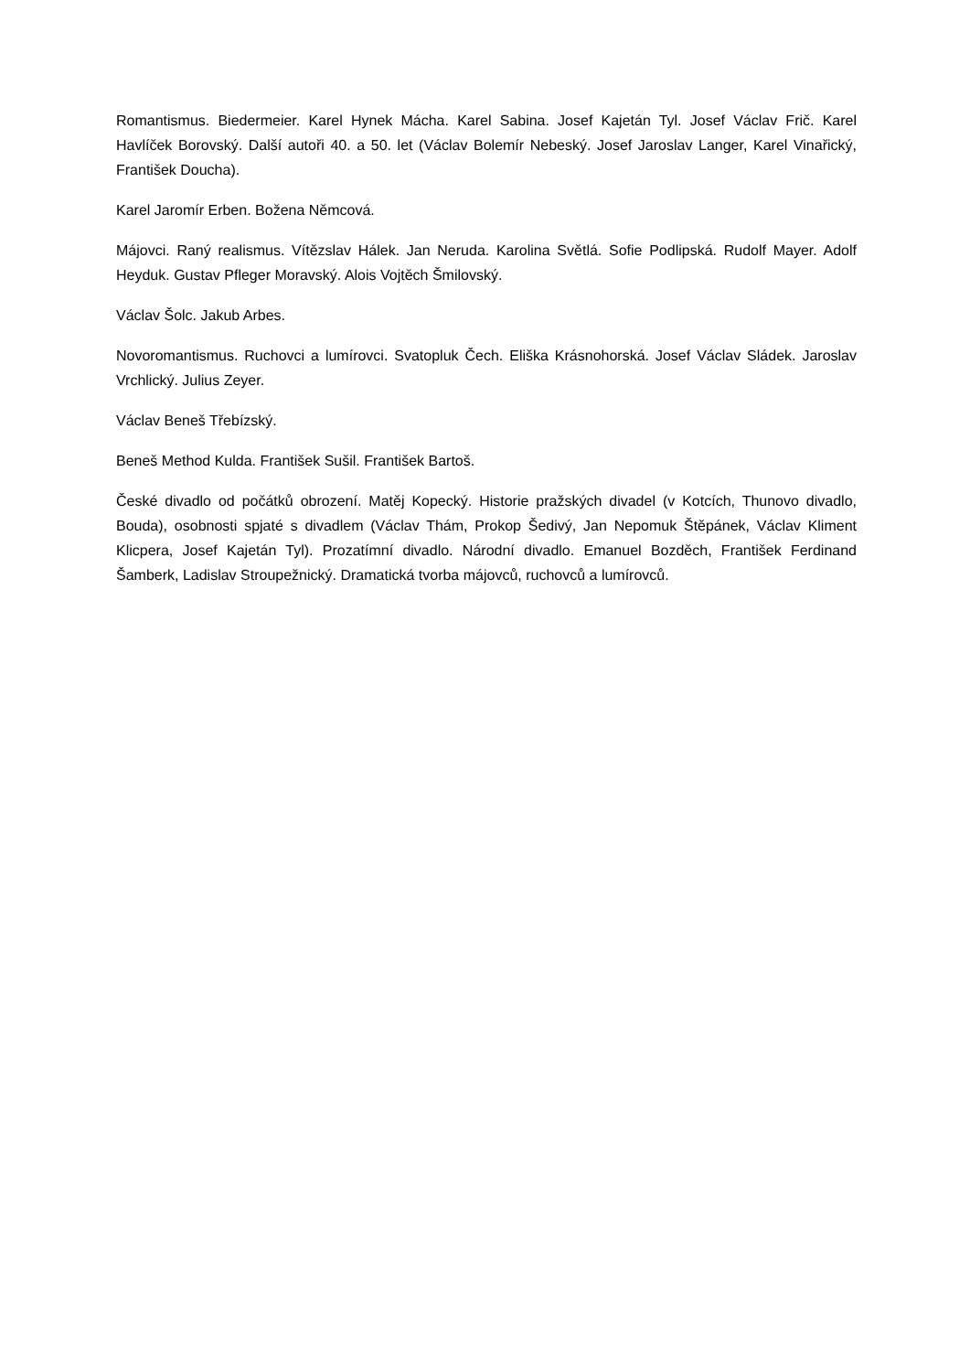Romantismus. Biedermeier. Karel Hynek Mácha. Karel Sabina. Josef Kajetán Tyl. Josef Václav Frič. Karel Havlíček Borovský. Další autoři 40. a 50. let (Václav Bolemír Nebeský. Josef Jaroslav Langer, Karel Vinařický, František Doucha).
Karel Jaromír Erben. Božena Němcová.
Májovci. Raný realismus. Vítězslav Hálek. Jan Neruda. Karolina Světlá. Sofie Podlipská. Rudolf Mayer. Adolf Heyduk. Gustav Pfleger Moravský. Alois Vojtěch Šmilovský.
Václav Šolc. Jakub Arbes.
Novoromantismus. Ruchovci a lumírovci. Svatopluk Čech. Eliška Krásnohorská. Josef Václav Sládek. Jaroslav Vrchlický. Julius Zeyer.
Václav Beneš Třebízský.
Beneš Method Kulda. František Sušil. František Bartoš.
České divadlo od počátků obrození. Matěj Kopecký. Historie pražských divadel (v Kotcích, Thunovo divadlo, Bouda), osobnosti spjaté s divadlem (Václav Thám, Prokop Šedivý, Jan Nepomuk Štěpánek, Václav Kliment Klicpera, Josef Kajetán Tyl). Prozatímní divadlo. Národní divadlo. Emanuel Bozděch, František Ferdinand Šamberk, Ladislav Stroupežnický. Dramatická tvorba májovců, ruchovců a lumírovců.